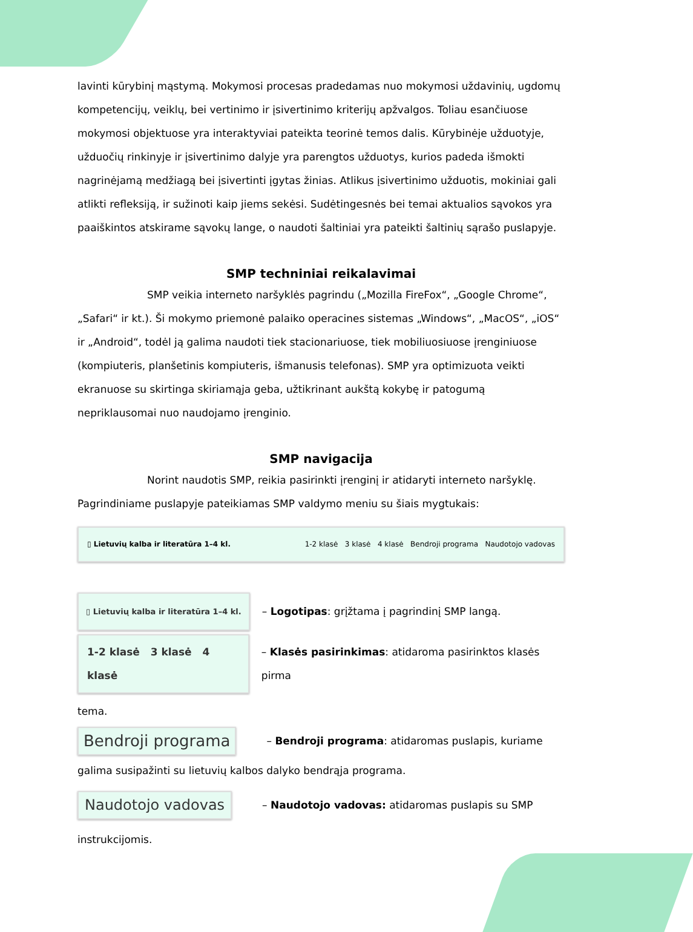lavinti kūrybinį mąstymą. Mokymosi procesas pradedamas nuo mokymosi uždavinių, ugdomų kompetencijų, veiklų, bei vertinimo ir įsivertinimo kriterijų apžvalgos. Toliau esančiuose mokymosi objektuose yra interaktyviai pateikta teorinė temos dalis. Kūrybinėje užduotyje, užduočių rinkinyje ir įsivertinimo dalyje yra parengtos užduotys, kurios padeda išmokti nagrinėjamą medžiagą bei įsivertinti įgytas žinias. Atlikus įsivertinimo užduotis, mokiniai gali atlikti refleksiją, ir sužinoti kaip jiems sekėsi. Sudėtingesnės bei temai aktualios sąvokos yra paaiškintos atskirame sąvokų lange, o naudoti šaltiniai yra pateikti šaltinių sąrašo puslapyje.
SMP techniniai reikalavimai
SMP veikia interneto naršyklės pagrindu („Mozilla FireFox“, „Google Chrome“, „Safari“ ir kt.). Ši mokymo priemonė palaiko operacines sistemas „Windows“, „MacOS“, „iOS“ ir „Android“, todėl ją galima naudoti tiek stacionariuose, tiek mobiliuosiuose įrenginiuose (kompiuteris, planšetinis kompiuteris, išmanusis telefonas). SMP yra optimizuota veikti ekranuose su skirtinga skiriamąja geba, užtikrinant aukštą kokybę ir patogumą nepriklausomai nuo naudojamo įrenginio.
SMP navigacija
Norint naudotis SMP, reikia pasirinkti įrenginį ir atidaryti interneto naršyklę. Pagrindiniame puslapyje pateikiamas SMP valdymo meniu su šiais mygtukais:
▯ Lietuvių kalba ir literatūra 1–4 kl. 1-2 klasė 3 klasė 4 klasė Bendroji programa Naudotojo vadovas
▯ Lietuvių kalba ir literatūra 1–4 kl. – Logotipas: grįžtama į pagrindinį SMP langą.
1-2 klasė 3 klasė 4 klasė – Klasės pasirinkimas: atidaroma pasirinktos klasės pirma
tema.
Bendroji programa – Bendroji programa: atidaromas puslapis, kuriame
galima susipažinti su lietuvių kalbos dalyko bendrąja programa.
Naudotojo vadovas – Naudotojo vadovas: atidaromas puslapis su SMP
instrukcijomis.